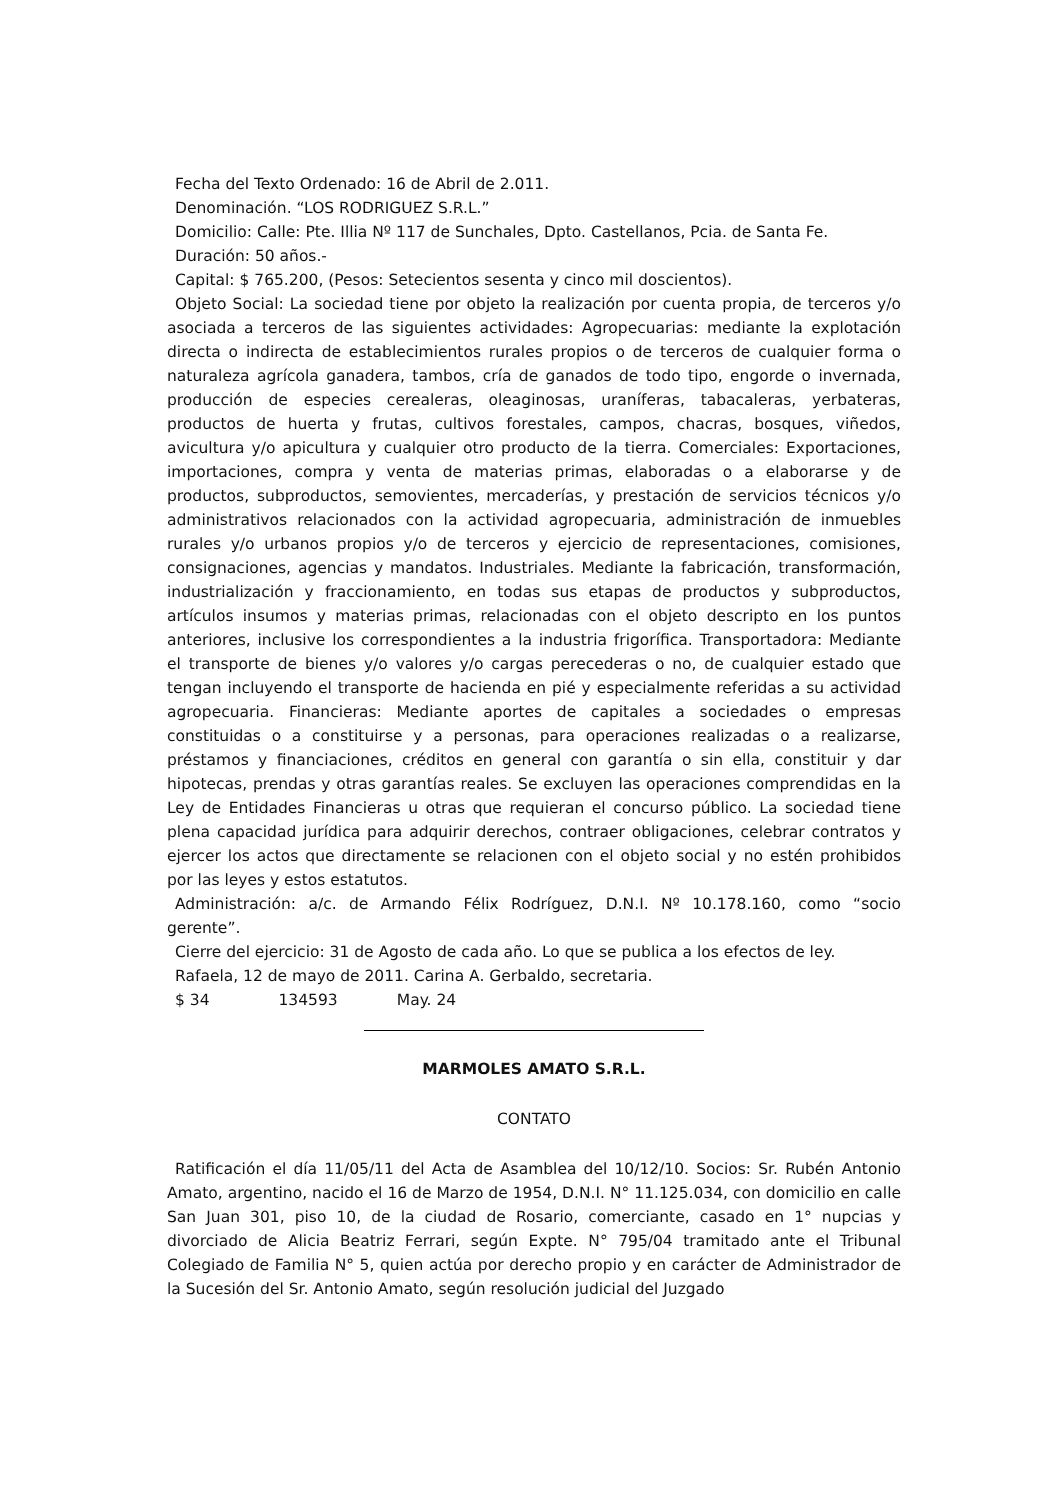Fecha del Texto Ordenado: 16 de Abril de 2.011.
Denominación. “LOS RODRIGUEZ S.R.L.”
Domicilio: Calle: Pte. Illia Nº 117 de Sunchales, Dpto. Castellanos, Pcia. de Santa Fe.
Duración: 50 años.-
Capital: $ 765.200, (Pesos: Setecientos sesenta y cinco mil doscientos).
Objeto Social: La sociedad tiene por objeto la realización por cuenta propia, de terceros y/o asociada a terceros de las siguientes actividades: Agropecuarias: mediante la explotación directa o indirecta de establecimientos rurales propios o de terceros de cualquier forma o naturaleza agrícola ganadera, tambos, cría de ganados de todo tipo, engorde o invernada, producción de especies cerealeras, oleaginosas, uraníferas, tabacaleras, yerbateras, productos de huerta y frutas, cultivos forestales, campos, chacras, bosques, viñedos, avicultura y/o apicultura y cualquier otro producto de la tierra. Comerciales: Exportaciones, importaciones, compra y venta de materias primas, elaboradas o a elaborarse y de productos, subproductos, semovientes, mercaderías, y prestación de servicios técnicos y/o administrativos relacionados con la actividad agropecuaria, administración de inmuebles rurales y/o urbanos propios y/o de terceros y ejercicio de representaciones, comisiones, consignaciones, agencias y mandatos. Industriales. Mediante la fabricación, transformación, industrialización y fraccionamiento, en todas sus etapas de productos y subproductos, artículos insumos y materias primas, relacionadas con el objeto descripto en los puntos anteriores, inclusive los correspondientes a la industria frigorífica. Transportadora: Mediante el transporte de bienes y/o valores y/o cargas perecederas o no, de cualquier estado que tengan incluyendo el transporte de hacienda en pié y especialmente referidas a su actividad agropecuaria. Financieras: Mediante aportes de capitales a sociedades o empresas constituidas o a constituirse y a personas, para operaciones realizadas o a realizarse, préstamos y financiaciones, créditos en general con garantía o sin ella, constituir y dar hipotecas, prendas y otras garantías reales. Se excluyen las operaciones comprendidas en la Ley de Entidades Financieras u otras que requieran el concurso público. La sociedad tiene plena capacidad jurídica para adquirir derechos, contraer obligaciones, celebrar contratos y ejercer los actos que directamente se relacionen con el objeto social y no estén prohibidos por las leyes y estos estatutos.
Administración: a/c. de Armando Félix Rodríguez, D.N.I. Nº 10.178.160, como “socio gerente”.
Cierre del ejercicio: 31 de Agosto de cada año. Lo que se publica a los efectos de ley.
Rafaela, 12 de mayo de 2011. Carina A. Gerbaldo, secretaria.
$ 34 134593 May. 24
MARMOLES AMATO S.R.L.
CONTATO
Ratificación el día 11/05/11 del Acta de Asamblea del 10/12/10. Socios: Sr. Rubén Antonio Amato, argentino, nacido el 16 de Marzo de 1954, D.N.I. N° 11.125.034, con domicilio en calle San Juan 301, piso 10, de la ciudad de Rosario, comerciante, casado en 1° nupcias y divorciado de Alicia Beatriz Ferrari, según Expte. N° 795/04 tramitado ante el Tribunal Colegiado de Familia N° 5, quien actúa por derecho propio y en carácter de Administrador de la Sucesión del Sr. Antonio Amato, según resolución judicial del Juzgado